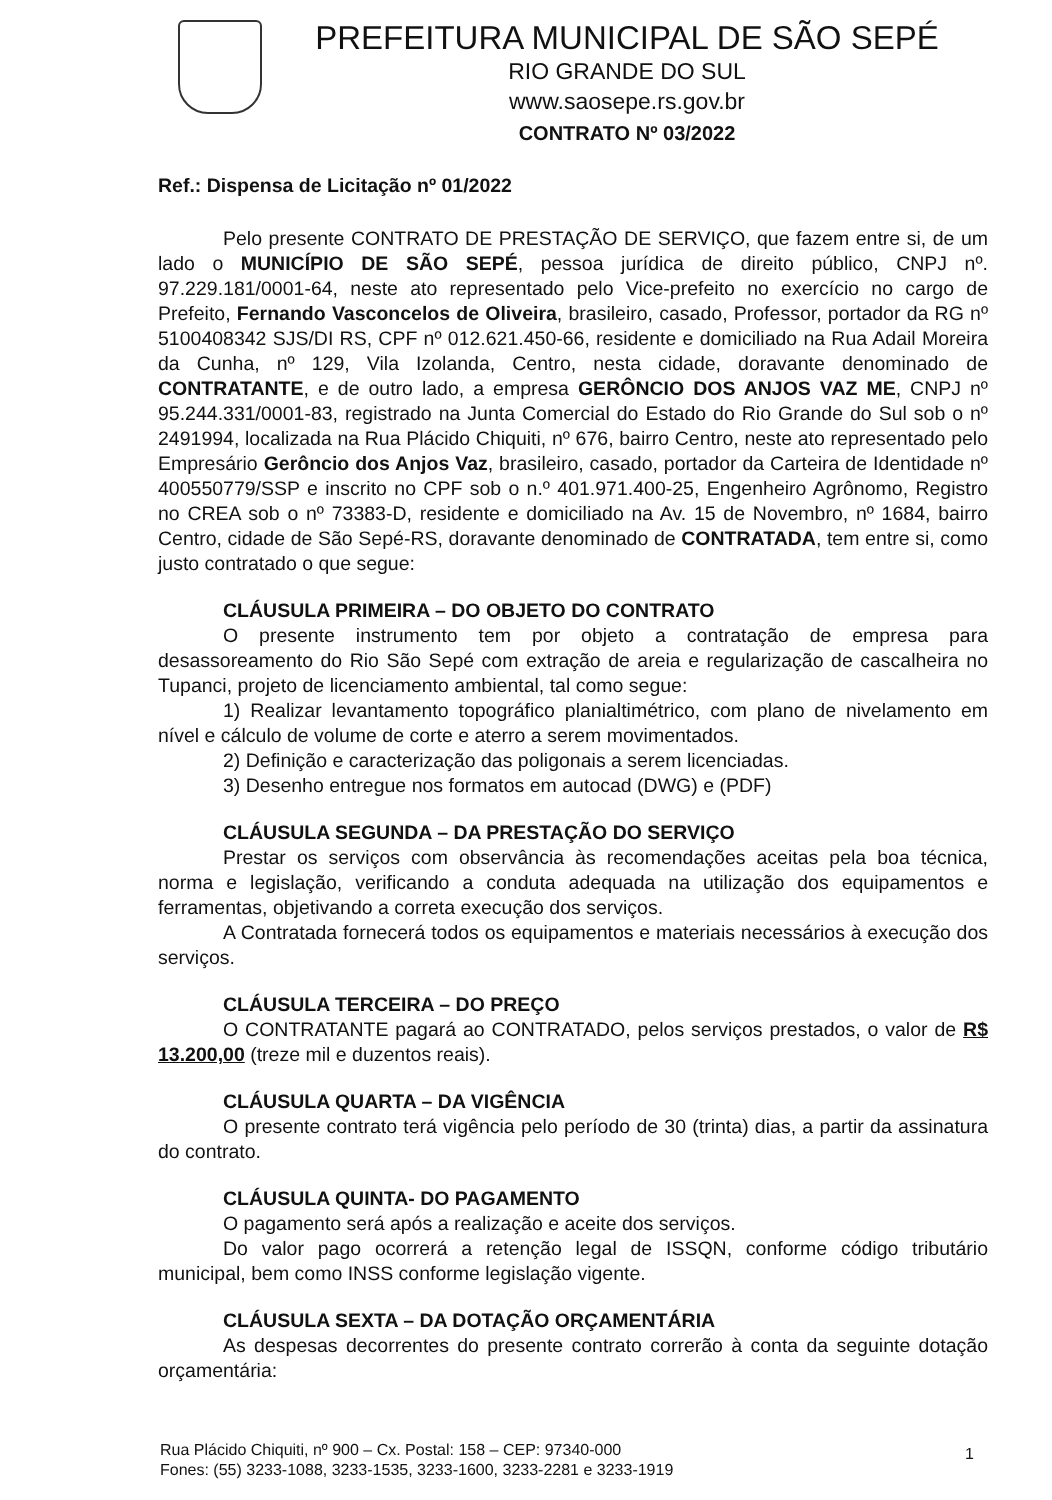PREFEITURA MUNICIPAL DE SÃO SEPÉ
RIO GRANDE DO SUL
www.saosepe.rs.gov.br
CONTRATO Nº 03/2022
Ref.: Dispensa de Licitação nº 01/2022
Pelo presente CONTRATO DE PRESTAÇÃO DE SERVIÇO, que fazem entre si, de um lado o MUNICÍPIO DE SÃO SEPÉ, pessoa jurídica de direito público, CNPJ nº. 97.229.181/0001-64, neste ato representado pelo Vice-prefeito no exercício no cargo de Prefeito, Fernando Vasconcelos de Oliveira, brasileiro, casado, Professor, portador da RG nº 5100408342 SJS/DI RS, CPF nº 012.621.450-66, residente e domiciliado na Rua Adail Moreira da Cunha, nº 129, Vila Izolanda, Centro, nesta cidade, doravante denominado de CONTRATANTE, e de outro lado, a empresa GERÔNCIO DOS ANJOS VAZ ME, CNPJ nº 95.244.331/0001-83, registrado na Junta Comercial do Estado do Rio Grande do Sul sob o nº 2491994, localizada na Rua Plácido Chiquiti, nº 676, bairro Centro, neste ato representado pelo Empresário Gerôncio dos Anjos Vaz, brasileiro, casado, portador da Carteira de Identidade nº 400550779/SSP e inscrito no CPF sob o n.º 401.971.400-25, Engenheiro Agrônomo, Registro no CREA sob o nº 73383-D, residente e domiciliado na Av. 15 de Novembro, nº 1684, bairro Centro, cidade de São Sepé-RS, doravante denominado de CONTRATADA, tem entre si, como justo contratado o que segue:
CLÁUSULA PRIMEIRA – DO OBJETO DO CONTRATO
O presente instrumento tem por objeto a contratação de empresa para desassoreamento do Rio São Sepé com extração de areia e regularização de cascalheira no Tupanci, projeto de licenciamento ambiental, tal como segue:
1) Realizar levantamento topográfico planialtimétrico, com plano de nivelamento em nível e cálculo de volume de corte e aterro a serem movimentados.
2) Definição e caracterização das poligonais a serem licenciadas.
3) Desenho entregue nos formatos em autocad (DWG) e (PDF)
CLÁUSULA SEGUNDA – DA PRESTAÇÃO DO SERVIÇO
Prestar os serviços com observância às recomendações aceitas pela boa técnica, norma e legislação, verificando a conduta adequada na utilização dos equipamentos e ferramentas, objetivando a correta execução dos serviços.
A Contratada fornecerá todos os equipamentos e materiais necessários à execução dos serviços.
CLÁUSULA TERCEIRA – DO PREÇO
O CONTRATANTE pagará ao CONTRATADO, pelos serviços prestados, o valor de R$ 13.200,00 (treze mil e duzentos reais).
CLÁUSULA QUARTA – DA VIGÊNCIA
O presente contrato terá vigência pelo período de 30 (trinta) dias, a partir da assinatura do contrato.
CLÁUSULA QUINTA- DO PAGAMENTO
O pagamento será após a realização e aceite dos serviços.
Do valor pago ocorrerá a retenção legal de ISSQN, conforme código tributário municipal, bem como INSS conforme legislação vigente.
CLÁUSULA SEXTA – DA DOTAÇÃO ORÇAMENTÁRIA
As despesas decorrentes do presente contrato correrão à conta da seguinte dotação orçamentária:
Rua Plácido Chiquiti, nº 900 – Cx. Postal: 158 – CEP: 97340-000
Fones: (55) 3233-1088, 3233-1535, 3233-1600, 3233-2281 e 3233-1919
1